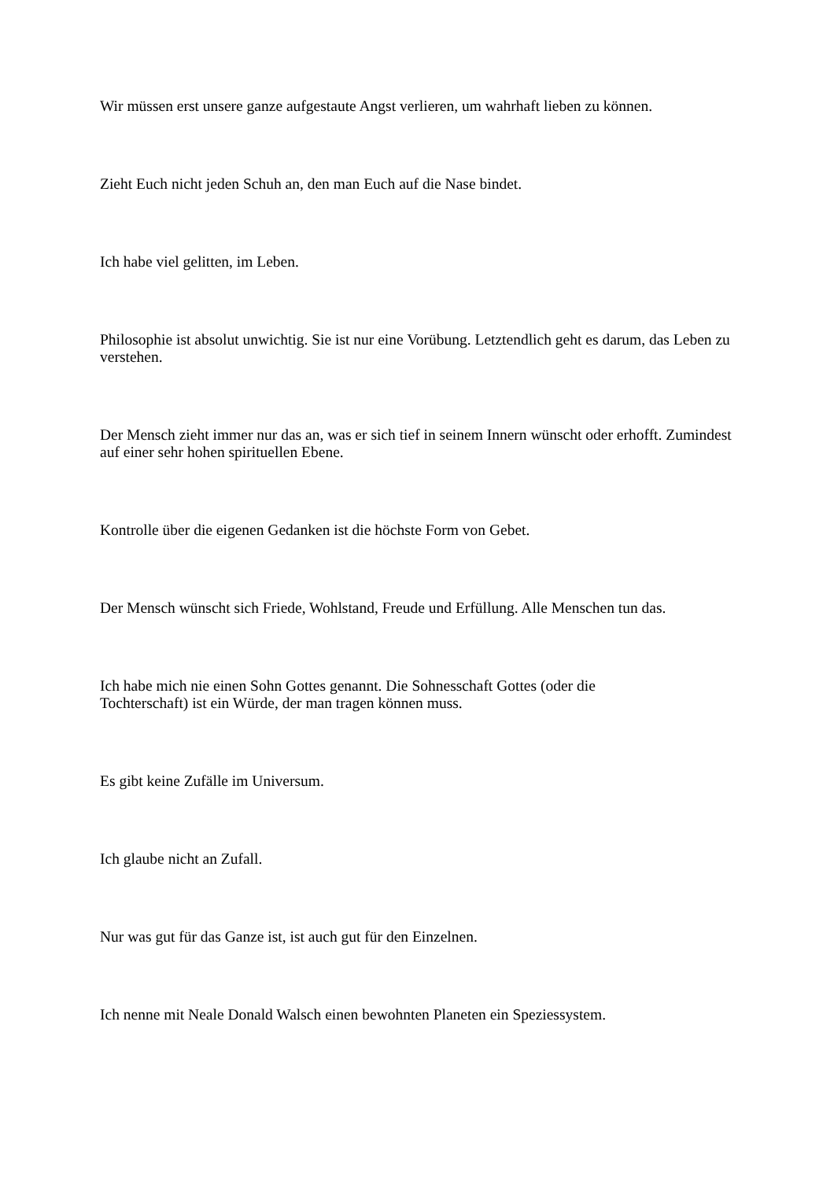Wir müssen erst unsere ganze aufgestaute Angst verlieren, um wahrhaft lieben zu können.
Zieht Euch nicht jeden Schuh an, den man Euch auf die Nase bindet.
Ich habe viel gelitten, im Leben.
Philosophie ist absolut unwichtig. Sie ist nur eine Vorübung. Letztendlich geht es darum, das Leben zu verstehen.
Der Mensch zieht immer nur das an, was er sich tief in seinem Innern wünscht oder erhofft. Zumindest auf einer sehr hohen spirituellen Ebene.
Kontrolle über die eigenen Gedanken ist die höchste Form von Gebet.
Der Mensch wünscht sich Friede, Wohlstand, Freude und Erfüllung. Alle Menschen tun das.
Ich habe mich nie einen Sohn Gottes genannt. Die Sohnesschaft Gottes (oder die
Tochterschaft) ist ein Würde, der man tragen können muss.
Es gibt keine Zufälle im Universum.
Ich glaube nicht an Zufall.
Nur was gut für das Ganze ist, ist auch gut für den Einzelnen.
Ich nenne mit Neale Donald Walsch einen bewohnten Planeten ein Speziessystem.